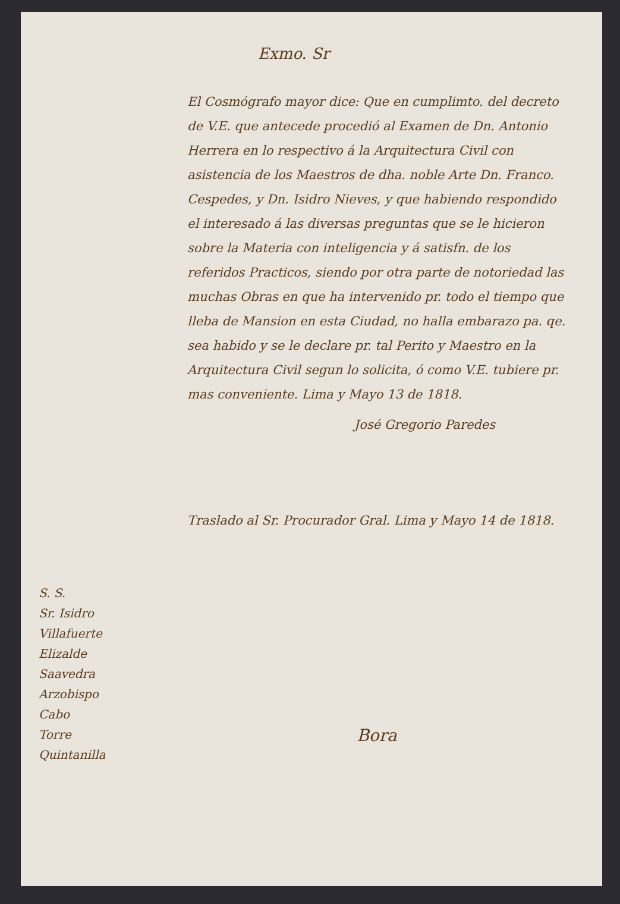Exmo. Sr
El Cosmógrafo mayor dice: Que en cumplimto. del decreto de V.E. que antecede procedió al Examen de Dn. Antonio Herrera en lo respectivo á la Arquitectura Civil con asistencia de los Maestros de dha. noble Arte Dn. Franco. Cespedes, y Dn. Isidro Nieves, y que habiendo respondido el interesado á las diversas preguntas que se le hicieron sobre la Materia con inteligencia y á satisfn. de los referidos Practicos, siendo por otra parte de notoriedad las muchas Obras en que ha intervenido pr. todo el tiempo que lleba de Mansion en esta Ciudad, no halla embarazo pa. qe. sea habido y se le declare pr. tal Perito y Maestro en la Arquitectura Civil segun lo solicita, ó como V.E. tubiere pr. mas conveniente. Lima y Mayo 13 de 1818.
José Gregorio Paredes
Traslado al Sr. Procurador Gral. Lima y Mayo 14 de 1818.
Bora
S. S.
Sr. Isidro
Villafuerte
Elizalde
Saavedra
Arzobispo
Cabo
Torre
Quintanilla